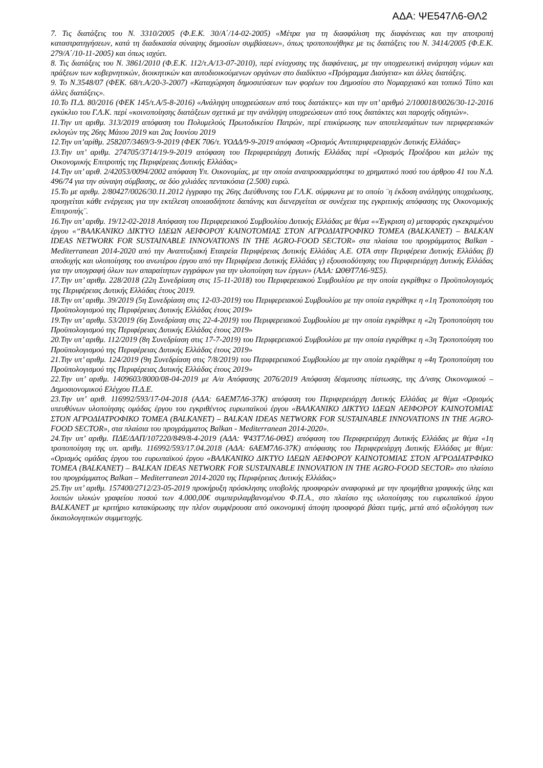ΑΔΑ: ΨΕ547Λ6-ΘΛ2
7. Τις διατάξεις του Ν. 3310/2005 (Φ.Ε.Κ. 30/Α΄/14-02-2005) «Μέτρα για τη διασφάλιση της διαφάνειας και την αποτροπή καταστρατηγήσεων, κατά τη διαδικασία σύναψης δημοσίων συμβάσεων», όπως τροποποιήθηκε με τις διατάξεις του Ν. 3414/2005 (Φ.Ε.Κ. 279/Α΄/10-11-2005) και όπως ισχύει.
8. Τις διατάξεις του Ν. 3861/2010 (Φ.Ε.Κ. 112/τ.Α/13-07-2010), περί ενίσχυσης της διαφάνειας, με την υποχρεωτική ανάρτηση νόμων και πράξεων των κυβερνητικών, διοικητικών και αυτοδιοικούμενων οργάνων στο διαδίκτυο «Πρόγραμμα Διαύγεια» και άλλες διατάξεις.
9. Το Ν.3548/07 (ΦΕΚ. 68/τ.Α/20-3-2007) «Καταχώρηση δημοσιεύσεων των φορέων του Δημοσίου στο Νομαρχιακό και τοπικό Τύπο και άλλες διατάξεις».
10.Το Π.Δ. 80/2016 (ΦΕΚ 145/τ.Α/5-8-2016) «Ανάληψη υποχρεώσεων από τους διατάκτες» και την υπ’ αριθμό 2/100018/0026/30-12-2016 εγκύκλιο του Γ.Λ.Κ. περί «κοινοποίησης διατάξεων σχετικά με την ανάληψη υποχρεώσεων από τους διατάκτες και παροχής οδηγιών».
11.Την υπ αριθμ. 313/2019 απόφαση του Πολυμελούς Πρωτοδικείου Πατρών, περί επικύρωσης των αποτελεσμάτων των περιφερειακών εκλογών της 26ης Μάιου 2019 και 2ας Ιουνίου 2019
12.Την υπ’αρίθμ. 258207/3469/3-9-2019 (ΦΕΚ 706/τ. ΥΟΔΔ/9-9-2019 απόφαση «Ορισμός Αντιπεριφερειαρχών Δυτικής Ελλάδας»
13.Την υπ’ αριθμ. 274705/3714/19-9-2019 απόφαση του Περιφερειάρχη Δυτικής Ελλάδας περί «Ορισμός Προέδρου και μελών της Οικονομικής Επιτροπής της Περιφέρειας Δυτικής Ελλάδας»
14.Την υπ’ αριθ. 2/42053/0094/2002 απόφαση Υπ. Οικονομίας, με την οποία αναπροσαρμόστηκε το χρηματικό ποσό του άρθρου 41 του Ν.Δ. 496/74 για την σύναψη σύμβασης, σε δύο χιλιάδες πεντακόσια (2.500) ευρώ.
15.Το με αριθμ. 2/80427/0026/30.11.2012 έγγραφο της 26ης Διεύθυνσης του Γ.Λ.Κ. σύμφωνα με το οποίο ¨η έκδοση ανάληψης υποχρέωσης, προηγείται κάθε ενέργειας για την εκτέλεση οποιασδήποτε δαπάνης και διενεργείται σε συνέχεια της εγκριτικής απόφασης της Οικονομικής Επιτροπής¨.
16.Την υπ’ αριθμ. 19/12-02-2018 Απόφαση του Περιφερειακού Συμβουλίου Δυτικής Ελλάδας με θέμα ««Έγκριση α) μεταφοράς εγκεκριμένου έργου «“ΒΑΛΚΑΝΙΚΟ ΔΙΚΤΥΟ ΙΔΕΩΝ ΑΕΙΦΟΡΟΥ ΚΑΙΝΟΤΟΜΙΑΣ ΣΤΟΝ ΑΓΡΟΔΙΑΤΡΟΦΙΚΟ ΤΟΜΕΑ (BALKANET) – BALKAN IDEAS NETWORK FOR SUSTAINABLE INNOVATIONS IN THE AGRO-FOOD SECTOR» στα πλαίσια του προγράμματος Balkan - Mediterranean 2014-2020 από την Αναπτυξιακή Εταιρεία Περιφέρειας Δυτικής Ελλάδας Α.Ε. ΟΤΑ στην Περιφέρεια Δυτικής Ελλάδας β) αποδοχής και υλοποίησης του ανωτέρου έργου από την Περιφέρεια Δυτικής Ελλάδας γ) εξουσιοδότησης του Περιφερειάρχη Δυτικής Ελλάδας για την υπογραφή όλων των απαραίτητων εγγράφων για την υλοποίηση των έργων» (ΑΔΑ: Ω0ΘΤ7Λ6-9Σ5).
17.Την υπ’ αριθμ. 228/2018 (22η Συνεδρίαση στις 15-11-2018) του Περιφερειακού Συμβουλίου με την οποία εγκρίθηκε ο Προϋπολογισμός της Περιφέρειας Δυτικής Ελλάδας έτους 2019.
18.Την υπ’ αριθμ. 39/2019 (5η Συνεδρίαση στις 12-03-2019) του Περιφερειακού Συμβουλίου με την οποία εγκρίθηκε η «1η Τροποποίηση του Προϋπολογισμού της Περιφέρειας Δυτικής Ελλάδας έτους 2019»
19.Την υπ’ αριθμ. 53/2019 (6η Συνεδρίαση στις 22-4-2019) του Περιφερειακού Συμβουλίου με την οποία εγκρίθηκε η «2η Τροποποίηση του Προϋπολογισμού της Περιφέρειας Δυτικής Ελλάδας έτους 2019»
20.Την υπ’ αριθμ. 112/2019 (8η Συνεδρίαση στις 17-7-2019) του Περιφερειακού Συμβουλίου με την οποία εγκρίθηκε η «3η Τροποποίηση του Προϋπολογισμού της Περιφέρειας Δυτικής Ελλάδας έτους 2019»
21.Την υπ’ αριθμ. 124/2019 (9η Συνεδρίαση στις 7/8/2019) του Περιφερειακού Συμβουλίου με την οποία εγκρίθηκε η «4η Τροποποίηση του Προϋπολογισμού της Περιφέρειας Δυτικής Ελλάδας έτους 2019»
22.Την υπ’ αριθμ. 1409603/8000/08-04-2019 με Α/α Απόφασης 2076/2019 Απόφαση δέσμευσης πίστωσης, της Δ/νσης Οικονομικού – Δημοσιονομικού Ελέγχου Π.Δ.Ε.
23.Την υπ’ αριθ. 116992/593/17-04-2018 (ΑΔΑ: 6ΑΕΜ7Λ6-37Κ) απόφαση του Περιφερειάρχη Δυτικής Ελλάδας με θέμα «Ορισμός υπευθύνων υλοποίησης ομάδας έργου του εγκριθέντος ευρωπαϊκού έργου «ΒΑΛΚΑΝΙΚΟ ΔΙΚΤΥΟ ΙΔΕΩΝ ΑΕΙΦΟΡΟΥ ΚΑΙΝΟΤΟΜΙΑΣ ΣΤΟΝ ΑΓΡΟΔΙΑΤΡΟΦΙΚΟ ΤΟΜΕΑ (BALKANET) – BALKAN IDEAS NETWORK FOR SUSTAINABLE INNOVATIONS IN THE AGRO-FOOD SECTOR», στα πλαίσια του προγράμματος Balkan - Mediterranean 2014-2020».
24.Την υπ’ αριθμ. ΠΔΕ/ΔΑΠ/107220/849/8-4-2019 (ΑΔΑ: Ψ43Τ7Λ6-0ΘΣ) απόφαση του Περιφερειάρχη Δυτικής Ελλάδας με θέμα «1η τροποποίηση της υπ. αριθμ. 116992/593/17.04.2018 (ΑΔΑ: 6ΑΕΜ7Λ6-37Κ) απόφασης του Περιφερειάρχη Δυτικής Ελλάδας με θέμα: «Ορισμός ομάδας έργου του ευρωπαϊκού έργου «ΒΑΛΚΑΝΙΚΟ ΔΙΚΤΥΟ ΙΔΕΩΝ ΑΕΙΦΟΡΟΥ ΚΑΙΝΟΤΟΜΙΑΣ ΣΤΟΝ ΑΓΡΟΔΙΑΤΡΦΙΚΟ ΤΟΜΕΑ (BALKANET) – BALKAN IDEAS NETWORK FOR SUSTAINABLE INNOVATION IN THE AGRO-FOOD SECTOR» στο πλαίσιο του προγράμματος Balkan – Mediterranean 2014-2020 της Περιφέρειας Δυτικής Ελλάδας»
25.Την υπ’ αριθμ. 157400/2712/23-05-2019 προκήρυξη πρόσκλησης υποβολής προσφορών αναφορικά με την προμήθεια γραφικής ύλης και λοιπών υλικών γραφείου ποσού των 4.000,00€ συμπεριλαμβανομένου Φ.Π.Α., στο πλαίσιο της υλοποίησης του ευρωπαϊκού έργου BALKANET με κριτήριο κατακύρωσης την πλέον συμφέρουσα από οικονομική άποψη προσφορά βάσει τιμής, μετά από αξιολόγηση των δικαιολογητικών συμμετοχής.